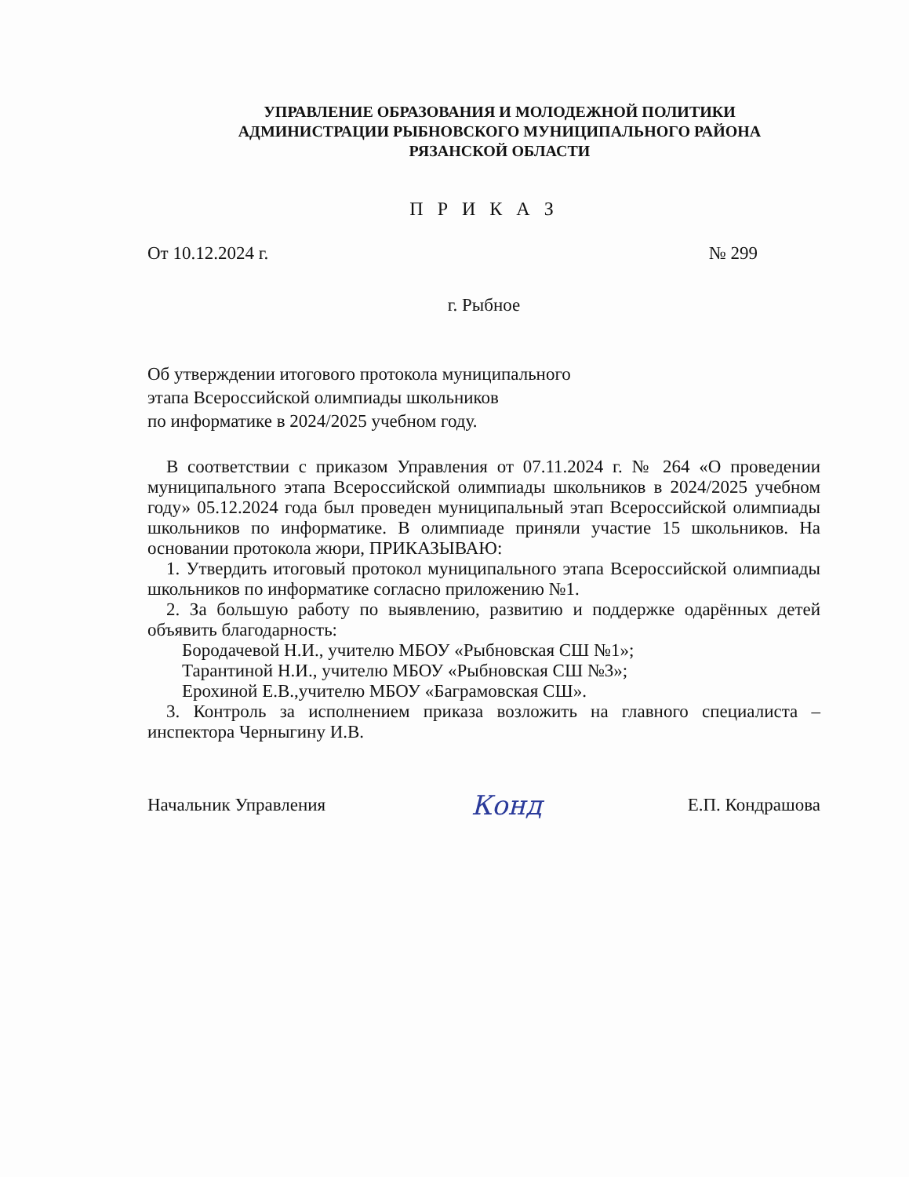УПРАВЛЕНИЕ ОБРАЗОВАНИЯ И МОЛОДЕЖНОЙ ПОЛИТИКИ
АДМИНИСТРАЦИИ РЫБНОВСКОГО МУНИЦИПАЛЬНОГО РАЙОНА
РЯЗАНСКОЙ ОБЛАСТИ
П Р И К А З
От 10.12.2024 г. № 299
г. Рыбное
Об утверждении итогового протокола муниципального
этапа Всероссийской олимпиады школьников
по информатике в 2024/2025 учебном году.
В соответствии с приказом Управления от 07.11.2024 г. № 264 «О проведении муниципального этапа Всероссийской олимпиады школьников в 2024/2025 учебном году» 05.12.2024 года был проведен муниципальный этап Всероссийской олимпиады школьников по информатике. В олимпиаде приняли участие 15 школьников. На основании протокола жюри, ПРИКАЗЫВАЮ:
1. Утвердить итоговый протокол муниципального этапа Всероссийской олимпиады школьников по информатике согласно приложению №1.
2. За большую работу по выявлению, развитию и поддержке одарённых детей объявить благодарность:
Бородачевой Н.И., учителю МБОУ «Рыбновская СШ №1»;
Тарантиной Н.И., учителю МБОУ «Рыбновская СШ №3»;
Ерохиной Е.В.,учителю МБОУ «Баграмовская СШ».
3. Контроль за исполнением приказа возложить на главного специалиста – инспектора Черныгину И.В.
Начальник Управления Конд Е.П. Кондрашова